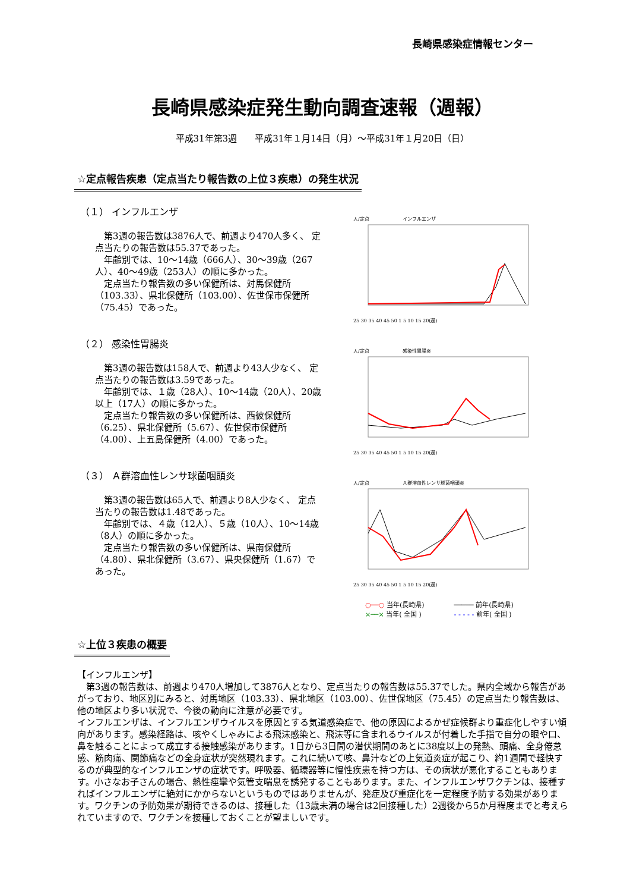長崎県感染症情報センター
長崎県感染症発生動向調査速報（週報）
平成31年第3週　　平成31年１月14日（月）～平成31年１月20日（日）
☆定点報告疾患（定点当たり報告数の上位３疾患）の発生状況
（１） インフルエンザ
第3週の報告数は3876人で、前週より470人多く、 定点当たりの報告数は55.37であった。
年齢別では、10～14歳（666人）、30～39歳（267人）、40～49歳（253人）の順に多かった。
定点当たり報告数の多い保健所は、対馬保健所（103.33）、県北保健所（103.00）、佐世保市保健所（75.45）であった。
人/定点　　　　　　　インフルエンザ25 30 35 40 45 50 1 5 10 15 20(週)
（２） 感染性胃腸炎
第3週の報告数は158人で、前週より43人少なく、 定点当たりの報告数は3.59であった。
年齢別では、１歳（28人）、10～14歳（20人）、20歳以上（17人）の順に多かった。
定点当たり報告数の多い保健所は、西彼保健所（6.25）、県北保健所（5.67）、佐世保市保健所（4.00）、上五島保健所（4.00）であった。
人/定点　　　　　　　感染性胃腸炎25 30 35 40 45 50 1 5 10 15 20(週)
（３） Ａ群溶血性レンサ球菌咽頭炎
第3週の報告数は65人で、前週より8人少なく、 定点当たりの報告数は1.48であった。
年齢別では、４歳（12人）、５歳（10人）、10～14歳（8人）の順に多かった。
定点当たり報告数の多い保健所は、県南保健所（4.80）、県北保健所（3.67）、県央保健所（1.67）であった。
人/定点　　　　　　　Ａ群溶血性レンサ球菌咽頭炎25 30 35 40 45 50 1 5 10 15 20(週)
○──○ 当年(長崎県)
×──× 当年( 全国 )
───── 前年(長崎県)
- - - - - 前年( 全国 )
☆上位３疾患の概要
【インフルエンザ】
　第3週の報告数は、前週より470人増加して3876人となり、定点当たりの報告数は55.37でした。県内全域から報告があがっており、地区別にみると、対馬地区（103.33）、県北地区（103.00）、佐世保地区（75.45）の定点当たり報告数は、他の地区より多い状況で、今後の動向に注意が必要です。
インフルエンザは、インフルエンザウイルスを原因とする気道感染症で、他の原因によるかぜ症候群より重症化しやすい傾向があります。感染経路は、咳やくしゃみによる飛沫感染と、飛沫等に含まれるウイルスが付着した手指で自分の眼や口、鼻を触ることによって成立する接触感染があります。1日から3日間の潜伏期間のあとに38度以上の発熱、頭痛、全身倦怠感、筋肉痛、関節痛などの全身症状が突然現れます。これに続いて咳、鼻汁などの上気道炎症が起こり、約1週間で軽快するのが典型的なインフルエンザの症状です。呼吸器、循環器等に慢性疾患を持つ方は、その病状が悪化することもあります。小さなお子さんの場合、熱性痙攣や気管支喘息を誘発することもあります。また、インフルエンザワクチンは、接種すればインフルエンザに絶対にかからないというものではありませんが、発症及び重症化を一定程度予防する効果があります。ワクチンの予防効果が期待できるのは、接種した（13歳未満の場合は2回接種した）2週後から5か月程度までと考えられていますので、ワクチンを接種しておくことが望ましいです。